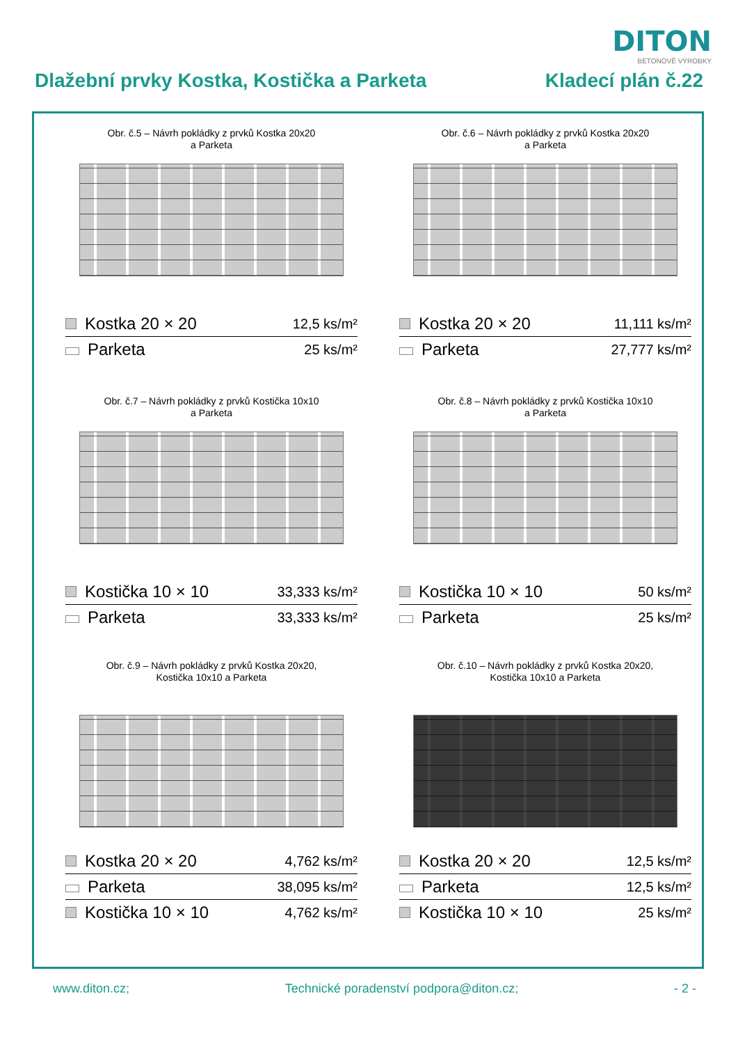DITON
BETONOVÉ VÝROBKY
Dlažební prvky Kostka, Kostička a Parketa Kladecí plán č.22
Obr. č.5 – Návrh pokládky z prvků Kostka 20x20
a Parketa
| Kostka 20 × 20 | 12,5 ks/m² |
| Parketa | 25 ks/m² |
Obr. č.6 – Návrh pokládky z prvků Kostka 20x20
a Parketa
| Kostka 20 × 20 | 11,111 ks/m² |
| Parketa | 27,777 ks/m² |
Obr. č.7 – Návrh pokládky z prvků Kostička 10x10
a Parketa
| Kostička 10 × 10 | 33,333 ks/m² |
| Parketa | 33,333 ks/m² |
Obr. č.8 – Návrh pokládky z prvků Kostička 10x10
a Parketa
| Kostička 10 × 10 | 50 ks/m² |
| Parketa | 25 ks/m² |
Obr. č.9 – Návrh pokládky z prvků Kostka 20x20,
Kostička 10x10 a Parketa
| Kostka 20 × 20 | 4,762 ks/m² |
| Parketa | 38,095 ks/m² |
| Kostička 10 × 10 | 4,762 ks/m² |
Obr. č.10 – Návrh pokládky z prvků Kostka 20x20,
Kostička 10x10 a Parketa
| Kostka 20 × 20 | 12,5 ks/m² |
| Parketa | 12,5 ks/m² |
| Kostička 10 × 10 | 25 ks/m² |
www.diton.cz; Technické poradenství podpora@diton.cz; - 2 -